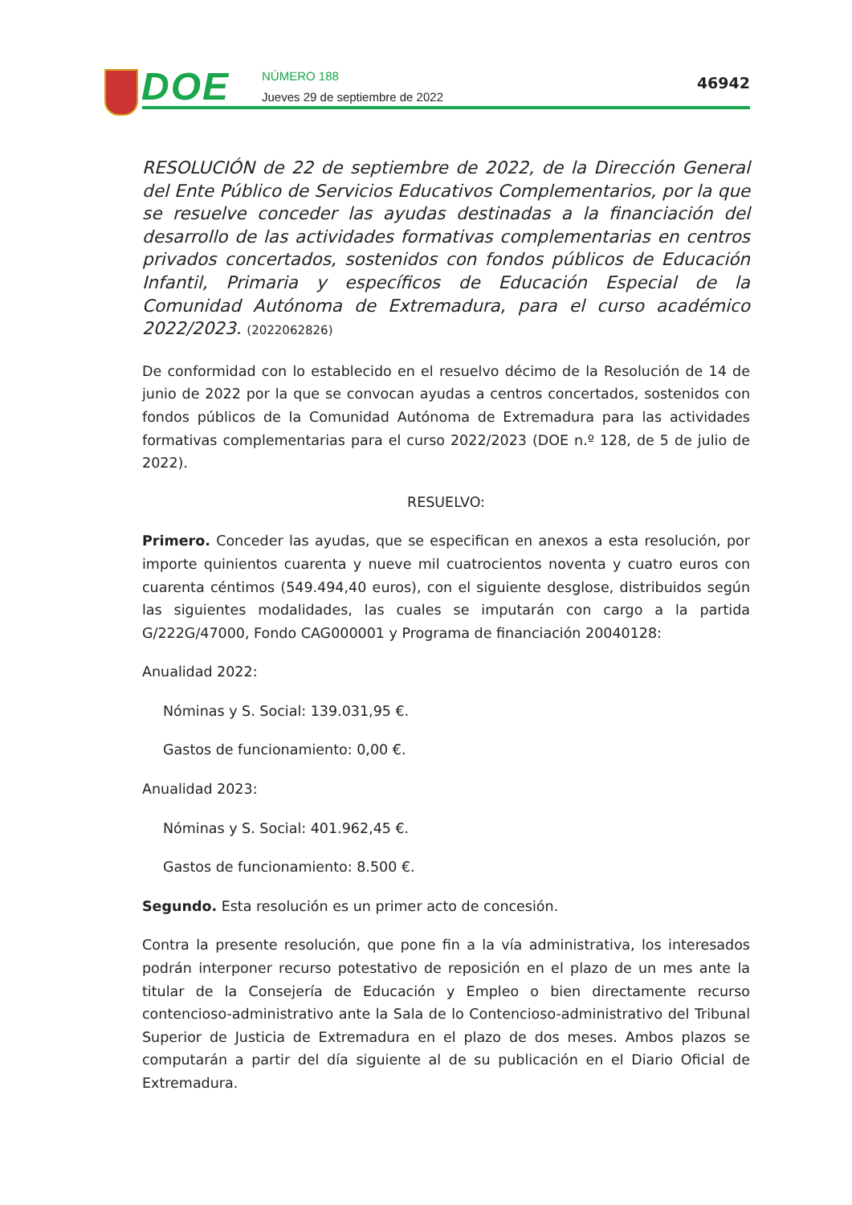DOE
NÚMERO 188
Jueves 29 de septiembre de 2022
46942
RESOLUCIÓN de 22 de septiembre de 2022, de la Dirección General del Ente Público de Servicios Educativos Complementarios, por la que se resuelve conceder las ayudas destinadas a la financiación del desarrollo de las actividades formativas complementarias en centros privados concertados, sostenidos con fondos públicos de Educación Infantil, Primaria y específicos de Educación Especial de la Comunidad Autónoma de Extremadura, para el curso académico 2022/2023. (2022062826)
De conformidad con lo establecido en el resuelvo décimo de la Resolución de 14 de junio de 2022 por la que se convocan ayudas a centros concertados, sostenidos con fondos públicos de la Comunidad Autónoma de Extremadura para las actividades formativas complementarias para el curso 2022/2023 (DOE n.º 128, de 5 de julio de 2022).
RESUELVO:
Primero. Conceder las ayudas, que se especifican en anexos a esta resolución, por importe quinientos cuarenta y nueve mil cuatrocientos noventa y cuatro euros con cuarenta céntimos (549.494,40 euros), con el siguiente desglose, distribuidos según las siguientes modalidades, las cuales se imputarán con cargo a la partida G/222G/47000, Fondo CAG000001 y Programa de financiación 20040128:
Anualidad 2022:
Nóminas y S. Social: 139.031,95 €.
Gastos de funcionamiento: 0,00 €.
Anualidad 2023:
Nóminas y S. Social: 401.962,45 €.
Gastos de funcionamiento: 8.500 €.
Segundo. Esta resolución es un primer acto de concesión.
Contra la presente resolución, que pone fin a la vía administrativa, los interesados podrán interponer recurso potestativo de reposición en el plazo de un mes ante la titular de la Consejería de Educación y Empleo o bien directamente recurso contencioso-administrativo ante la Sala de lo Contencioso-administrativo del Tribunal Superior de Justicia de Extremadura en el plazo de dos meses. Ambos plazos se computarán a partir del día siguiente al de su publicación en el Diario Oficial de Extremadura.